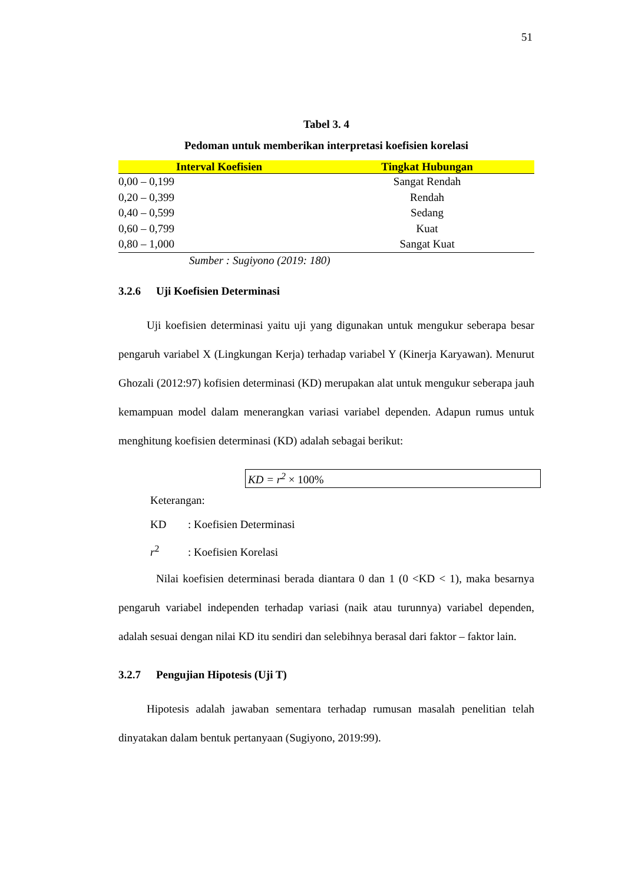51
Tabel 3. 4
Pedoman untuk memberikan interpretasi koefisien korelasi
| Interval Koefisien | Tingkat Hubungan |
| --- | --- |
| 0,00 – 0,199 | Sangat Rendah |
| 0,20 – 0,399 | Rendah |
| 0,40 – 0,599 | Sedang |
| 0,60 – 0,799 | Kuat |
| 0,80 – 1,000 | Sangat Kuat |
Sumber : Sugiyono (2019: 180)
3.2.6 Uji Koefisien Determinasi
Uji koefisien determinasi yaitu uji yang digunakan untuk mengukur seberapa besar pengaruh variabel X (Lingkungan Kerja) terhadap variabel Y (Kinerja Karyawan). Menurut Ghozali (2012:97) kofisien determinasi (KD) merupakan alat untuk mengukur seberapa jauh kemampuan model dalam menerangkan variasi variabel dependen. Adapun rumus untuk menghitung koefisien determinasi (KD) adalah sebagai berikut:
KD = r<sup>2</sup> × 100%
Keterangan:
KD: Koefisien Determinasi
r<sup>2</sup>: Koefisien Korelasi
Nilai koefisien determinasi berada diantara 0 dan 1 (0 <KD < 1), maka besarnya pengaruh variabel independen terhadap variasi (naik atau turunnya) variabel dependen, adalah sesuai dengan nilai KD itu sendiri dan selebihnya berasal dari faktor – faktor lain.
3.2.7 Pengujian Hipotesis (Uji T)
Hipotesis adalah jawaban sementara terhadap rumusan masalah penelitian telah dinyatakan dalam bentuk pertanyaan (Sugiyono, 2019:99).